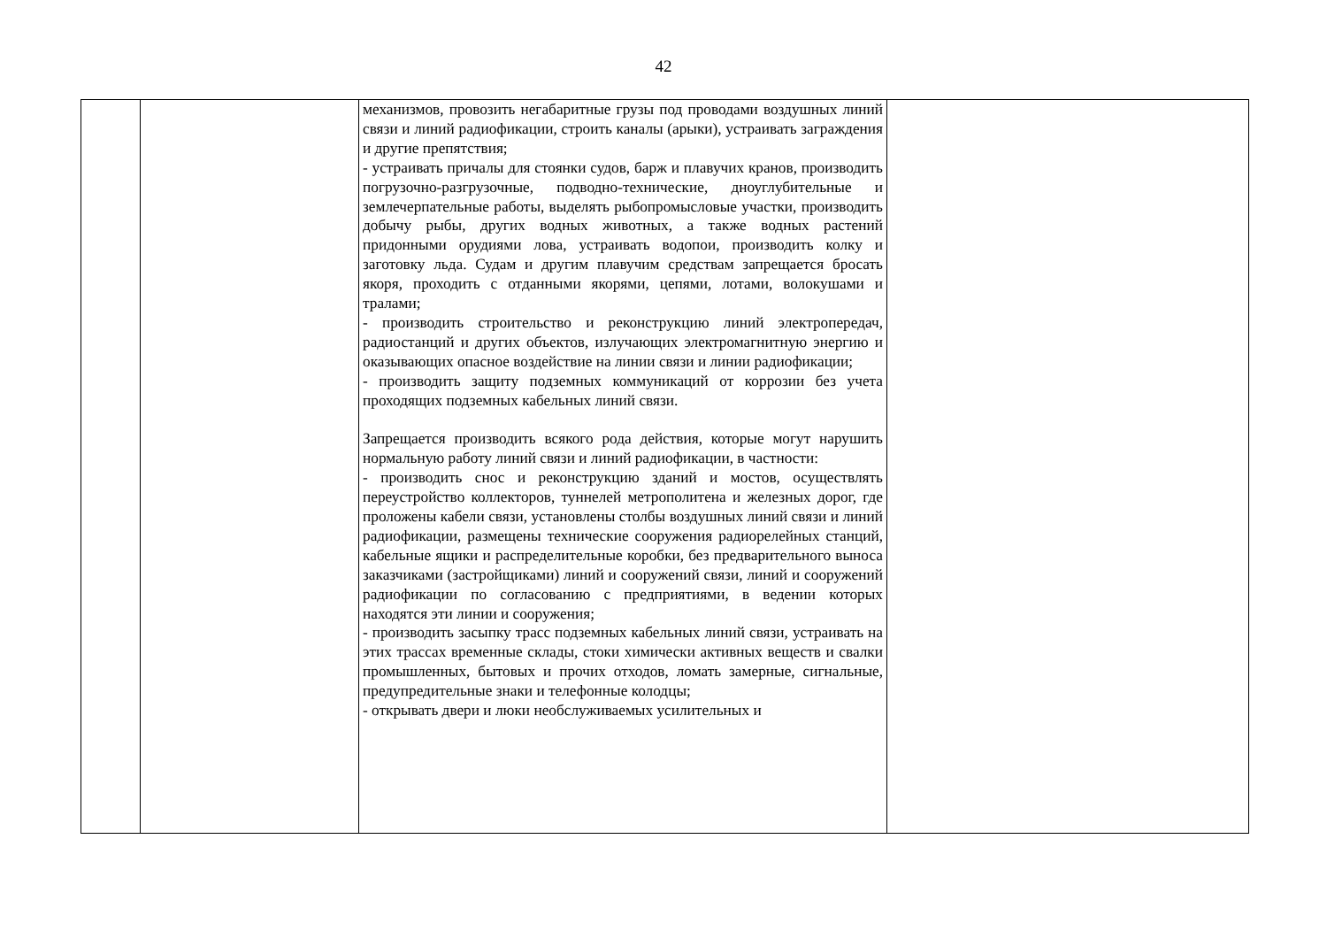42
| | | механизмов, провозить негабаритные грузы под проводами воздушных линий связи и линий радиофикации, строить каналы (арыки), устраивать заграждения и другие препятствия; - устраивать причалы для стоянки судов, барж и плавучих кранов, производить погрузочно-разгрузочные, подводно-технические, дноуглубительные и землечерпательные работы, выделять рыбопромысловые участки, производить добычу рыбы, других водных животных, а также водных растений придонными орудиями лова, устраивать водопои, производить колку и заготовку льда. Судам и другим плавучим средствам запрещается бросать якоря, проходить с отданными якорями, цепями, лотами, волокушами и тралами; - производить строительство и реконструкцию линий электропередач, радиостанций и других объектов, излучающих электромагнитную энергию и оказывающих опасное воздействие на линии связи и линии радиофикации; - производить защиту подземных коммуникаций от коррозии без учета проходящих подземных кабельных линий связи. Запрещается производить всякого рода действия, которые могут нарушить нормальную работу линий связи и линий радиофикации, в частности: - производить снос и реконструкцию зданий и мостов, осуществлять переустройство коллекторов, туннелей метрополитена и железных дорог, где проложены кабели связи, установлены столбы воздушных линий связи и линий радиофикации, размещены технические сооружения радиорелейных станций, кабельные ящики и распределительные коробки, без предварительного выноса заказчиками (застройщиками) линий и сооружений связи, линий и сооружений радиофикации по согласованию с предприятиями, в ведении которых находятся эти линии и сооружения; - производить засыпку трасс подземных кабельных линий связи, устраивать на этих трассах временные склады, стоки химически активных веществ и свалки промышленных, бытовых и прочих отходов, ломать замерные, сигнальные, предупредительные знаки и телефонные колодцы; - открывать двери и люки необслуживаемых усилительных и | |